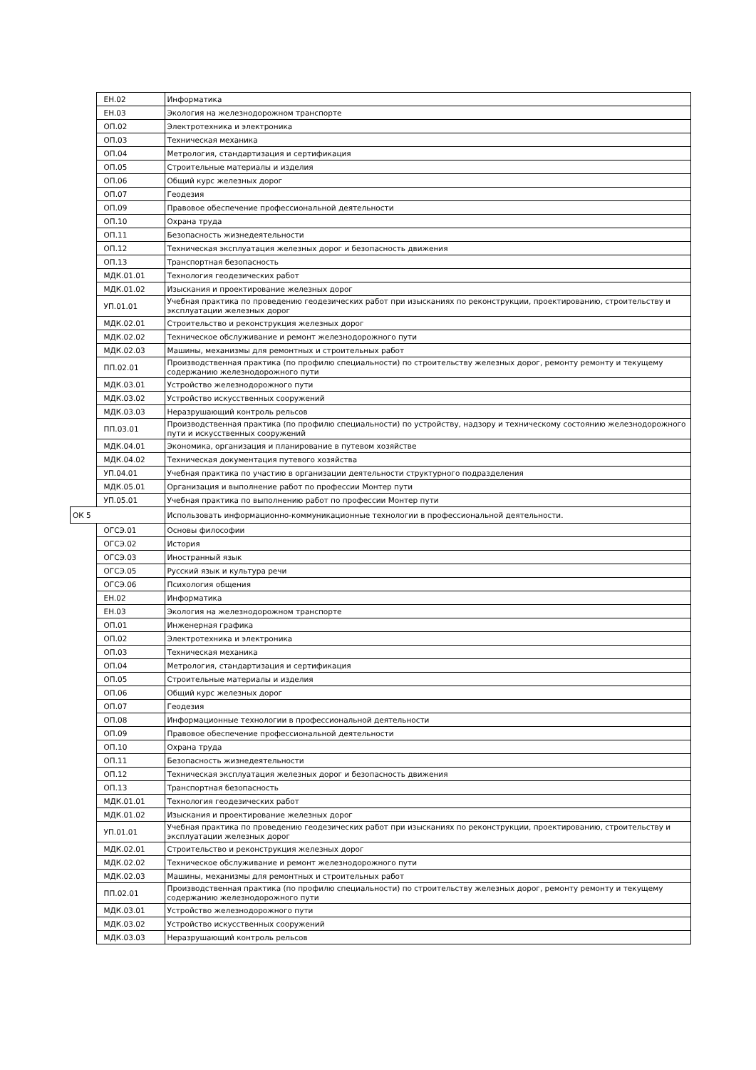| | ЕН.02 | Информатика |
| | ЕН.03 | Экология на железнодорожном транспорте |
| | ОП.02 | Электротехника и электроника |
| | ОП.03 | Техническая механика |
| | ОП.04 | Метрология, стандартизация и сертификация |
| | ОП.05 | Строительные материалы и изделия |
| | ОП.06 | Общий курс железных дорог |
| | ОП.07 | Геодезия |
| | ОП.09 | Правовое обеспечение профессиональной деятельности |
| | ОП.10 | Охрана труда |
| | ОП.11 | Безопасность жизнедеятельности |
| | ОП.12 | Техническая эксплуатация железных дорог и безопасность движения |
| | ОП.13 | Транспортная безопасность |
| | МДК.01.01 | Технология геодезических работ |
| | МДК.01.02 | Изыскания и проектирование железных дорог |
| | УП.01.01 | Учебная практика по проведению геодезических работ при изысканиях по реконструкции, проектированию, строительству и эксплуатации железных дорог |
| | МДК.02.01 | Строительство и реконструкция железных дорог |
| | МДК.02.02 | Техническое обслуживание и ремонт железнодорожного пути |
| | МДК.02.03 | Машины, механизмы для ремонтных и строительных работ |
| | ПП.02.01 | Производственная практика (по профилю специальности) по строительству железных дорог, ремонту ремонту и текущему содержанию железнодорожного пути |
| | МДК.03.01 | Устройство железнодорожного пути |
| | МДК.03.02 | Устройство искусственных сооружений |
| | МДК.03.03 | Неразрушающий контроль рельсов |
| | ПП.03.01 | Производственная практика (по профилю специальности) по устройству, надзору и техническому состоянию железнодорожного пути и искусственных сооружений |
| | МДК.04.01 | Экономика, организация и планирование в путевом хозяйстве |
| | МДК.04.02 | Техническая документация путевого хозяйства |
| | УП.04.01 | Учебная практика по участию в организации деятельности структурного подразделения |
| | МДК.05.01 | Организация и выполнение работ по профессии Монтер пути |
| | УП.05.01 | Учебная практика по выполнению работ по профессии Монтер пути |
| ОК 5 | | Использовать информационно-коммуникационные технологии в профессиональной деятельности. |
| | ОГСЭ.01 | Основы философии |
| | ОГСЭ.02 | История |
| | ОГСЭ.03 | Иностранный язык |
| | ОГСЭ.05 | Русский язык и культура речи |
| | ОГСЭ.06 | Психология общения |
| | ЕН.02 | Информатика |
| | ЕН.03 | Экология на железнодорожном транспорте |
| | ОП.01 | Инженерная графика |
| | ОП.02 | Электротехника и электроника |
| | ОП.03 | Техническая механика |
| | ОП.04 | Метрология, стандартизация и сертификация |
| | ОП.05 | Строительные материалы и изделия |
| | ОП.06 | Общий курс железных дорог |
| | ОП.07 | Геодезия |
| | ОП.08 | Информационные технологии в профессиональной деятельности |
| | ОП.09 | Правовое обеспечение профессиональной деятельности |
| | ОП.10 | Охрана труда |
| | ОП.11 | Безопасность жизнедеятельности |
| | ОП.12 | Техническая эксплуатация железных дорог и безопасность движения |
| | ОП.13 | Транспортная безопасность |
| | МДК.01.01 | Технология геодезических работ |
| | МДК.01.02 | Изыскания и проектирование железных дорог |
| | УП.01.01 | Учебная практика по проведению геодезических работ при изысканиях по реконструкции, проектированию, строительству и эксплуатации железных дорог |
| | МДК.02.01 | Строительство и реконструкция железных дорог |
| | МДК.02.02 | Техническое обслуживание и ремонт железнодорожного пути |
| | МДК.02.03 | Машины, механизмы для ремонтных и строительных работ |
| | ПП.02.01 | Производственная практика (по профилю специальности) по строительству железных дорог, ремонту ремонту и текущему содержанию железнодорожного пути |
| | МДК.03.01 | Устройство железнодорожного пути |
| | МДК.03.02 | Устройство искусственных сооружений |
| | МДК.03.03 | Неразрушающий контроль рельсов |